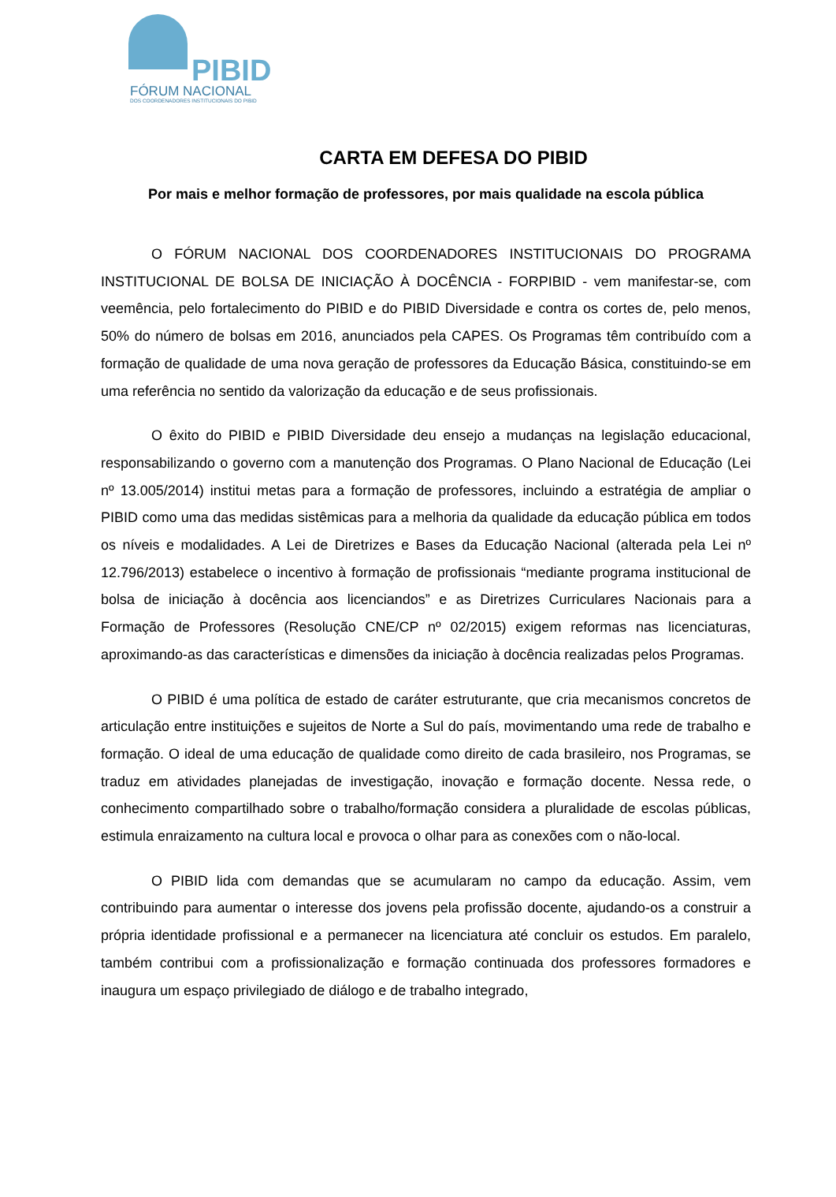PIBID
FÓRUM NACIONAL
DOS COORDENADORES INSTITUCIONAIS DO PIBID
CARTA EM DEFESA DO PIBID
Por mais e melhor formação de professores, por mais qualidade na escola pública
O FÓRUM NACIONAL DOS COORDENADORES INSTITUCIONAIS DO PROGRAMA INSTITUCIONAL DE BOLSA DE INICIAÇÃO À DOCÊNCIA - FORPIBID - vem manifestar-se, com veemência, pelo fortalecimento do PIBID e do PIBID Diversidade e contra os cortes de, pelo menos, 50% do número de bolsas em 2016, anunciados pela CAPES. Os Programas têm contribuído com a formação de qualidade de uma nova geração de professores da Educação Básica, constituindo-se em uma referência no sentido da valorização da educação e de seus profissionais.
O êxito do PIBID e PIBID Diversidade deu ensejo a mudanças na legislação educacional, responsabilizando o governo com a manutenção dos Programas. O Plano Nacional de Educação (Lei nº 13.005/2014) institui metas para a formação de professores, incluindo a estratégia de ampliar o PIBID como uma das medidas sistêmicas para a melhoria da qualidade da educação pública em todos os níveis e modalidades. A Lei de Diretrizes e Bases da Educação Nacional (alterada pela Lei nº 12.796/2013) estabelece o incentivo à formação de profissionais “mediante programa institucional de bolsa de iniciação à docência aos licenciandos” e as Diretrizes Curriculares Nacionais para a Formação de Professores (Resolução CNE/CP nº 02/2015) exigem reformas nas licenciaturas, aproximando-as das características e dimensões da iniciação à docência realizadas pelos Programas.
O PIBID é uma política de estado de caráter estruturante, que cria mecanismos concretos de articulação entre instituições e sujeitos de Norte a Sul do país, movimentando uma rede de trabalho e formação. O ideal de uma educação de qualidade como direito de cada brasileiro, nos Programas, se traduz em atividades planejadas de investigação, inovação e formação docente. Nessa rede, o conhecimento compartilhado sobre o trabalho/formação considera a pluralidade de escolas públicas, estimula enraizamento na cultura local e provoca o olhar para as conexões com o não-local.
O PIBID lida com demandas que se acumularam no campo da educação. Assim, vem contribuindo para aumentar o interesse dos jovens pela profissão docente, ajudando-os a construir a própria identidade profissional e a permanecer na licenciatura até concluir os estudos. Em paralelo, também contribui com a profissionalização e formação continuada dos professores formadores e inaugura um espaço privilegiado de diálogo e de trabalho integrado,